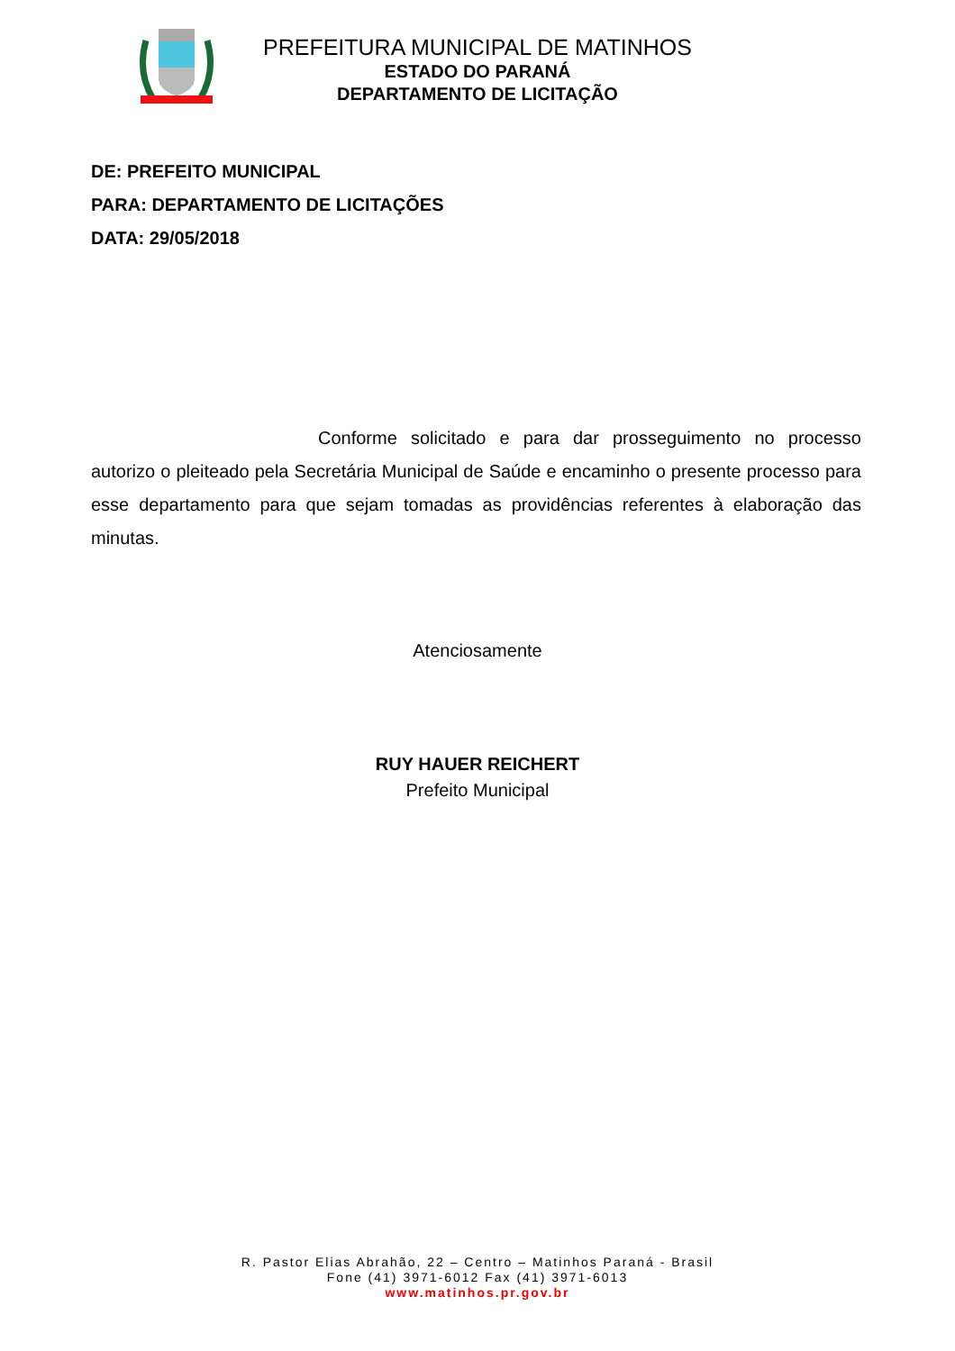PREFEITURA MUNICIPAL DE MATINHOS
ESTADO DO PARANÁ
DEPARTAMENTO DE LICITAÇÃO
DE: PREFEITO MUNICIPAL
PARA: DEPARTAMENTO DE LICITAÇÕES
DATA: 29/05/2018
Conforme solicitado e para dar prosseguimento no processo autorizo o pleiteado pela Secretária Municipal de Saúde e encaminho o presente processo para esse departamento para que sejam tomadas as providências referentes à elaboração das minutas.
Atenciosamente
RUY HAUER REICHERT
Prefeito Municipal
R. Pastor Elias Abrahão, 22 – Centro – Matinhos Paraná - Brasil
Fone (41) 3971-6012 Fax (41) 3971-6013
www.matinhos.pr.gov.br